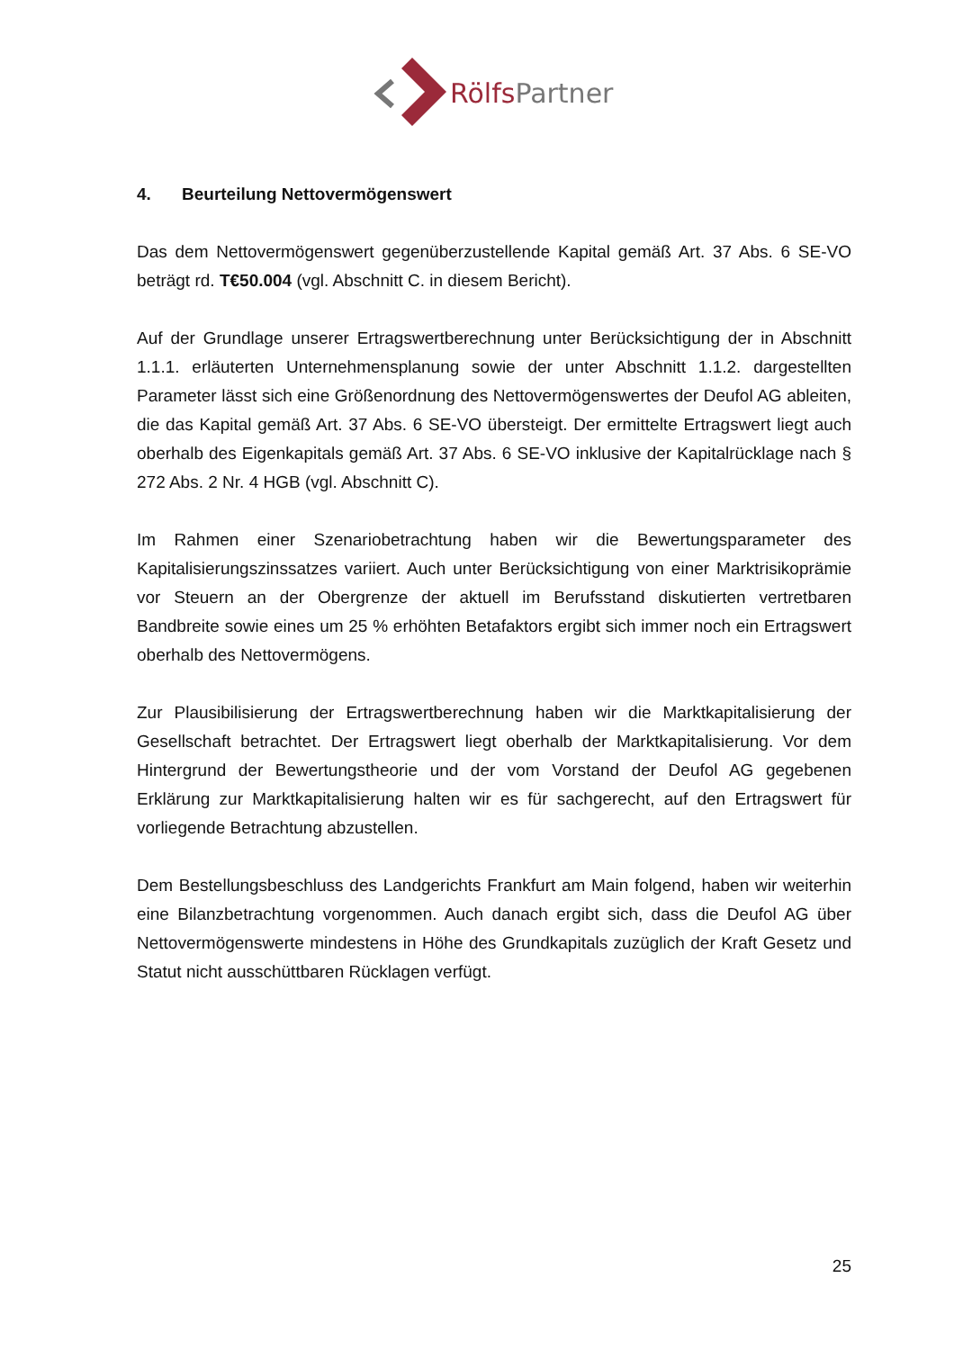RölfsPartner
4. Beurteilung Nettovermögenswert
Das dem Nettovermögenswert gegenüberzustellende Kapital gemäß Art. 37 Abs. 6 SE-VO beträgt rd. T€50.004 (vgl. Abschnitt C. in diesem Bericht).
Auf der Grundlage unserer Ertragswertberechnung unter Berücksichtigung der in Abschnitt 1.1.1. erläuterten Unternehmensplanung sowie der unter Abschnitt 1.1.2. dargestellten Parameter lässt sich eine Größenordnung des Nettovermögenswertes der Deufol AG ableiten, die das Kapital gemäß Art. 37 Abs. 6 SE-VO übersteigt. Der ermittelte Ertragswert liegt auch oberhalb des Eigenkapitals gemäß Art. 37 Abs. 6 SE-VO inklusive der Kapitalrücklage nach § 272 Abs. 2 Nr. 4 HGB (vgl. Abschnitt C).
Im Rahmen einer Szenariobetrachtung haben wir die Bewertungsparameter des Kapitalisierungszinssatzes variiert. Auch unter Berücksichtigung von einer Marktrisikoprämie vor Steuern an der Obergrenze der aktuell im Berufsstand diskutierten vertretbaren Bandbreite sowie eines um 25 % erhöhten Betafaktors ergibt sich immer noch ein Ertragswert oberhalb des Nettovermögens.
Zur Plausibilisierung der Ertragswertberechnung haben wir die Marktkapitalisierung der Gesellschaft betrachtet. Der Ertragswert liegt oberhalb der Marktkapitalisierung. Vor dem Hintergrund der Bewertungstheorie und der vom Vorstand der Deufol AG gegebenen Erklärung zur Marktkapitalisierung halten wir es für sachgerecht, auf den Ertragswert für vorliegende Betrachtung abzustellen.
Dem Bestellungsbeschluss des Landgerichts Frankfurt am Main folgend, haben wir weiterhin eine Bilanzbetrachtung vorgenommen. Auch danach ergibt sich, dass die Deufol AG über Nettovermögenswerte mindestens in Höhe des Grundkapitals zuzüglich der Kraft Gesetz und Statut nicht ausschüttbaren Rücklagen verfügt.
25